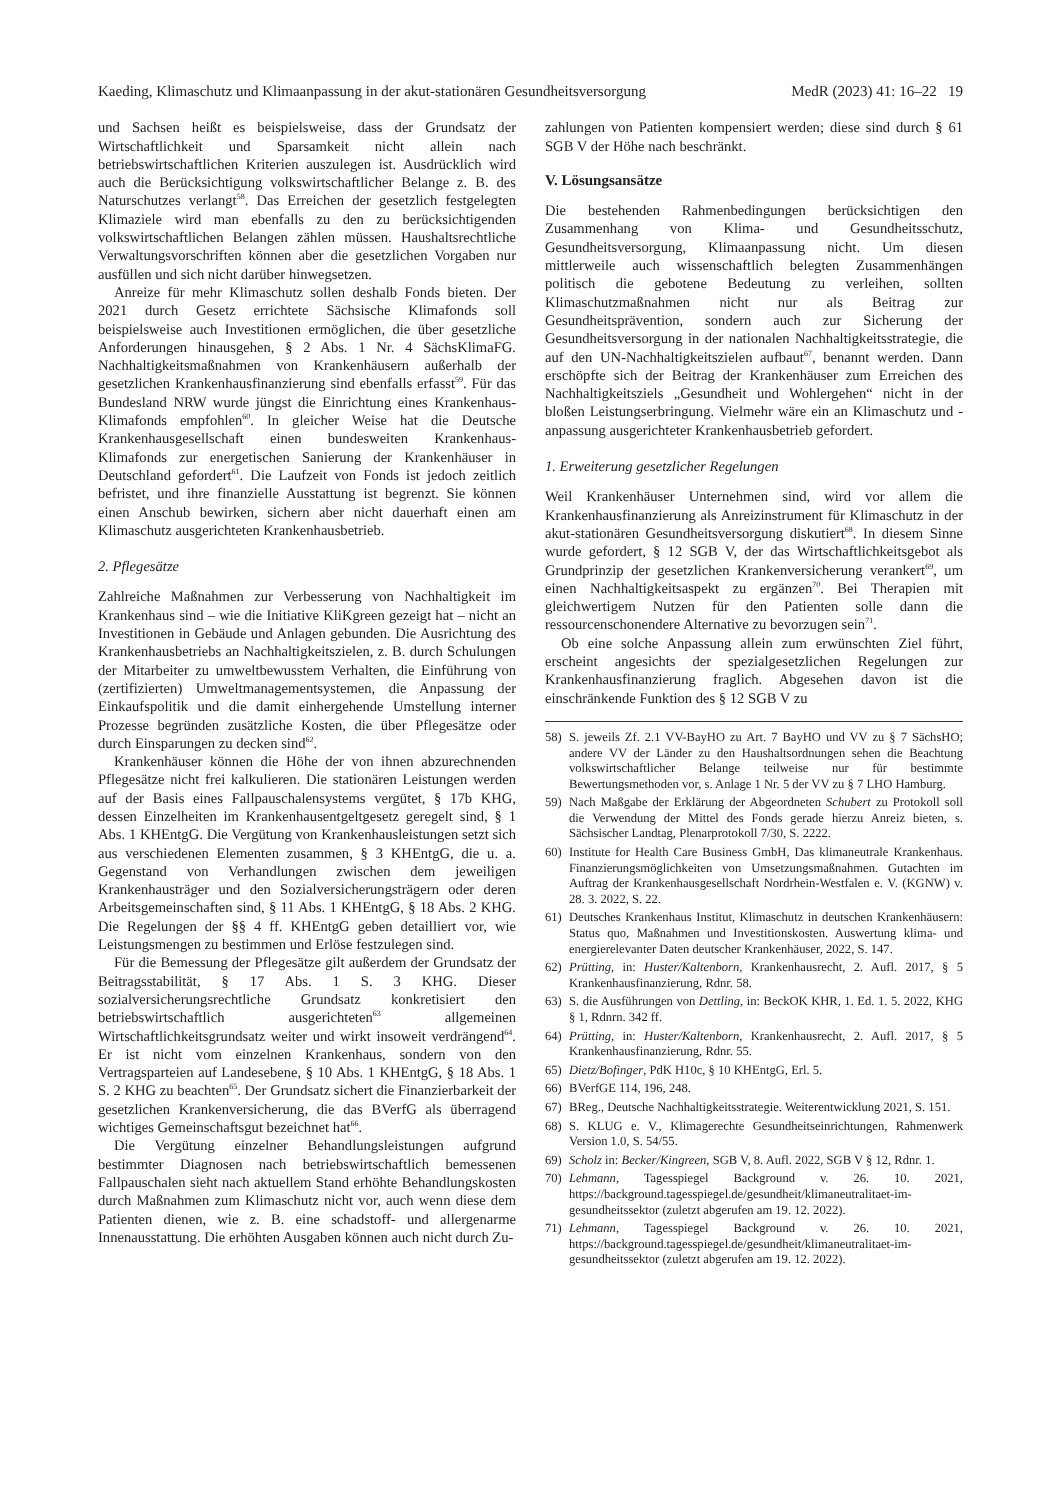Kaeding, Klimaschutz und Klimaanpassung in der akut-stationären Gesundheitsversorgung MedR (2023) 41: 16–22 19
und Sachsen heißt es beispielsweise, dass der Grundsatz der Wirtschaftlichkeit und Sparsamkeit nicht allein nach betriebswirtschaftlichen Kriterien auszulegen ist. Ausdrücklich wird auch die Berücksichtigung volkswirtschaftlicher Belange z. B. des Naturschutzes verlangt<sup>58</sup>. Das Erreichen der gesetzlich festgelegten Klimaziele wird man ebenfalls zu den zu berücksichtigenden volkswirtschaftlichen Belangen zählen müssen. Haushaltsrechtliche Verwaltungsvorschriften können aber die gesetzlichen Vorgaben nur ausfüllen und sich nicht darüber hinwegsetzen.
Anreize für mehr Klimaschutz sollen deshalb Fonds bieten. Der 2021 durch Gesetz errichtete Sächsische Klimafonds soll beispielsweise auch Investitionen ermöglichen, die über gesetzliche Anforderungen hinausgehen, § 2 Abs. 1 Nr. 4 SächsKlimaFG. Nachhaltigkeitsmaßnahmen von Krankenhäusern außerhalb der gesetzlichen Krankenhausfinanzierung sind ebenfalls erfasst<sup>59</sup>. Für das Bundesland NRW wurde jüngst die Einrichtung eines Krankenhaus-Klimafonds empfohlen<sup>60</sup>. In gleicher Weise hat die Deutsche Krankenhausgesellschaft einen bundesweiten Krankenhaus-Klimafonds zur energetischen Sanierung der Krankenhäuser in Deutschland gefordert<sup>61</sup>. Die Laufzeit von Fonds ist jedoch zeitlich befristet, und ihre finanzielle Ausstattung ist begrenzt. Sie können einen Anschub bewirken, sichern aber nicht dauerhaft einen am Klimaschutz ausgerichteten Krankenhausbetrieb.
2. Pflegesätze
Zahlreiche Maßnahmen zur Verbesserung von Nachhaltigkeit im Krankenhaus sind – wie die Initiative KliKgreen gezeigt hat – nicht an Investitionen in Gebäude und Anlagen gebunden. Die Ausrichtung des Krankenhausbetriebs an Nachhaltigkeitszielen, z. B. durch Schulungen der Mitarbeiter zu umweltbewusstem Verhalten, die Einführung von (zertifizierten) Umweltmanagementsystemen, die Anpassung der Einkaufspolitik und die damit einhergehende Umstellung interner Prozesse begründen zusätzliche Kosten, die über Pflegesätze oder durch Einsparungen zu decken sind<sup>62</sup>.
Krankenhäuser können die Höhe der von ihnen abzurechnenden Pflegesätze nicht frei kalkulieren. Die stationären Leistungen werden auf der Basis eines Fallpauschalensystems vergütet, § 17b KHG, dessen Einzelheiten im Krankenhausentgeltgesetz geregelt sind, § 1 Abs. 1 KHEntgG. Die Vergütung von Krankenhausleistungen setzt sich aus verschiedenen Elementen zusammen, § 3 KHEntgG, die u. a. Gegenstand von Verhandlungen zwischen dem jeweiligen Krankenhausträger und den Sozialversicherungsträgern oder deren Arbeitsgemeinschaften sind, § 11 Abs. 1 KHEntgG, § 18 Abs. 2 KHG. Die Regelungen der §§ 4 ff. KHEntgG geben detailliert vor, wie Leistungsmengen zu bestimmen und Erlöse festzulegen sind.
Für die Bemessung der Pflegesätze gilt außerdem der Grundsatz der Beitragsstabilität, § 17 Abs. 1 S. 3 KHG. Dieser sozialversicherungsrechtliche Grundsatz konkretisiert den betriebswirtschaftlich ausgerichteten<sup>63</sup> allgemeinen Wirtschaftlichkeitsgrundsatz weiter und wirkt insoweit verdrängend<sup>64</sup>. Er ist nicht vom einzelnen Krankenhaus, sondern von den Vertragsparteien auf Landesebene, § 10 Abs. 1 KHEntgG, § 18 Abs. 1 S. 2 KHG zu beachten<sup>65</sup>. Der Grundsatz sichert die Finanzierbarkeit der gesetzlichen Krankenversicherung, die das BVerfG als überragend wichtiges Gemeinschaftsgut bezeichnet hat<sup>66</sup>.
Die Vergütung einzelner Behandlungsleistungen aufgrund bestimmter Diagnosen nach betriebswirtschaftlich bemessenen Fallpauschalen sieht nach aktuellem Stand erhöhte Behandlungskosten durch Maßnahmen zum Klimaschutz nicht vor, auch wenn diese dem Patienten dienen, wie z. B. eine schadstoff- und allergenarme Innenausstattung. Die erhöhten Ausgaben können auch nicht durch Zu-
zahlungen von Patienten kompensiert werden; diese sind durch § 61 SGB V der Höhe nach beschränkt.
V. Lösungsansätze
Die bestehenden Rahmenbedingungen berücksichtigen den Zusammenhang von Klima- und Gesundheitsschutz, Gesundheitsversorgung, Klimaanpassung nicht. Um diesen mittlerweile auch wissenschaftlich belegten Zusammenhängen politisch die gebotene Bedeutung zu verleihen, sollten Klimaschutzmaßnahmen nicht nur als Beitrag zur Gesundheitsprävention, sondern auch zur Sicherung der Gesundheitsversorgung in der nationalen Nachhaltigkeitsstrategie, die auf den UN-Nachhaltigkeitszielen aufbaut<sup>67</sup>, benannt werden. Dann erschöpfte sich der Beitrag der Krankenhäuser zum Erreichen des Nachhaltigkeitsziels „Gesundheit und Wohlergehen“ nicht in der bloßen Leistungserbringung. Vielmehr wäre ein an Klimaschutz und -anpassung ausgerichteter Krankenhausbetrieb gefordert.
1. Erweiterung gesetzlicher Regelungen
Weil Krankenhäuser Unternehmen sind, wird vor allem die Krankenhausfinanzierung als Anreizinstrument für Klimaschutz in der akut-stationären Gesundheitsversorgung diskutiert<sup>68</sup>. In diesem Sinne wurde gefordert, § 12 SGB V, der das Wirtschaftlichkeitsgebot als Grundprinzip der gesetzlichen Krankenversicherung verankert<sup>69</sup>, um einen Nachhaltigkeitsaspekt zu ergänzen<sup>70</sup>. Bei Therapien mit gleichwertigem Nutzen für den Patienten solle dann die ressourcenschonendere Alternative zu bevorzugen sein<sup>71</sup>.
Ob eine solche Anpassung allein zum erwünschten Ziel führt, erscheint angesichts der spezialgesetzlichen Regelungen zur Krankenhausfinanzierung fraglich. Abgesehen davon ist die einschränkende Funktion des § 12 SGB V zu
58) S. jeweils Zf. 2.1 VV-BayHO zu Art. 7 BayHO und VV zu § 7 SächsHO; andere VV der Länder zu den Haushaltsordnungen sehen die Beachtung volkswirtschaftlicher Belange teilweise nur für bestimmte Bewertungsmethoden vor, s. Anlage 1 Nr. 5 der VV zu § 7 LHO Hamburg.
59) Nach Maßgabe der Erklärung der Abgeordneten Schubert zu Protokoll soll die Verwendung der Mittel des Fonds gerade hierzu Anreiz bieten, s. Sächsischer Landtag, Plenarprotokoll 7/30, S. 2222.
60) Institute for Health Care Business GmbH, Das klimaneutrale Krankenhaus. Finanzierungsmöglichkeiten von Umsetzungsmaßnahmen. Gutachten im Auftrag der Krankenhausgesellschaft Nordrhein-Westfalen e. V. (KGNW) v. 28. 3. 2022, S. 22.
61) Deutsches Krankenhaus Institut, Klimaschutz in deutschen Krankenhäusern: Status quo, Maßnahmen und Investitionskosten. Auswertung klima- und energierelevanter Daten deutscher Krankenhäuser, 2022, S. 147.
62) Prütting, in: Huster/Kaltenborn, Krankenhausrecht, 2. Aufl. 2017, § 5 Krankenhausfinanzierung, Rdnr. 58.
63) S. die Ausführungen von Dettling, in: BeckOK KHR, 1. Ed. 1. 5. 2022, KHG § 1, Rdnrn. 342 ff.
64) Prütting, in: Huster/Kaltenborn, Krankenhausrecht, 2. Aufl. 2017, § 5 Krankenhausfinanzierung, Rdnr. 55.
65) Dietz/Bofinger, PdK H10c, § 10 KHEntgG, Erl. 5.
66) BVerfGE 114, 196, 248.
67) BReg., Deutsche Nachhaltigkeitsstrategie. Weiterentwicklung 2021, S. 151.
68) S. KLUG e. V., Klimagerechte Gesundheitseinrichtungen, Rahmenwerk Version 1.0, S. 54/55.
69) Scholz in: Becker/Kingreen, SGB V, 8. Aufl. 2022, SGB V § 12, Rdnr. 1.
70) Lehmann, Tagesspiegel Background v. 26. 10. 2021, https://background.tagesspiegel.de/gesundheit/klimaneutralitaet-im-gesundheitssektor (zuletzt abgerufen am 19. 12. 2022).
71) Lehmann, Tagesspiegel Background v. 26. 10. 2021, https://background.tagesspiegel.de/gesundheit/klimaneutralitaet-im-gesundheitssektor (zuletzt abgerufen am 19. 12. 2022).